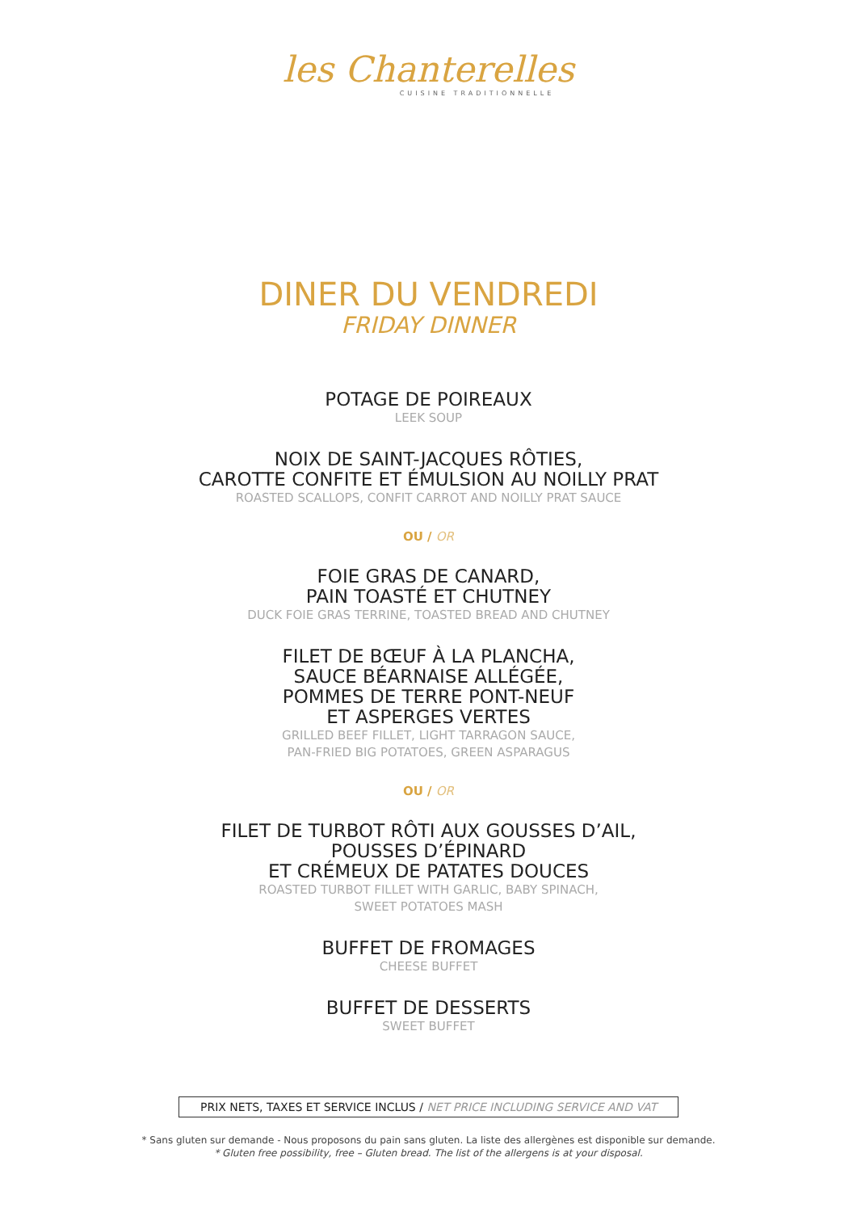les Chanterelles
CUISINE TRADITIONNELLE
DINER DU VENDREDI
FRIDAY DINNER
POTAGE DE POIREAUX
LEEK SOUP
NOIX DE SAINT-JACQUES RÔTIES,
CAROTTE CONFITE ET ÉMULSION AU NOILLY PRAT
ROASTED SCALLOPS, CONFIT CARROT AND NOILLY PRAT SAUCE
OU / OR
FOIE GRAS DE CANARD,
PAIN TOASTÉ ET CHUTNEY
DUCK FOIE GRAS TERRINE, TOASTED BREAD AND CHUTNEY
FILET DE BŒUF À LA PLANCHA,
SAUCE BÉARNAISE ALLÉGÉE,
POMMES DE TERRE PONT-NEUF
ET ASPERGES VERTES
GRILLED BEEF FILLET, LIGHT TARRAGON SAUCE,
PAN-FRIED BIG POTATOES, GREEN ASPARAGUS
OU / OR
FILET DE TURBOT RÔTI AUX GOUSSES D’AIL,
POUSSES D’ÉPINARD
ET CRÉMEUX DE PATATES DOUCES
ROASTED TURBOT FILLET WITH GARLIC, BABY SPINACH,
SWEET POTATOES MASH
BUFFET DE FROMAGES
CHEESE BUFFET
BUFFET DE DESSERTS
SWEET BUFFET
PRIX NETS, TAXES ET SERVICE INCLUS / NET PRICE INCLUDING SERVICE AND VAT
* Sans gluten sur demande - Nous proposons du pain sans gluten. La liste des allergènes est disponible sur demande.
* Gluten free possibility, free – Gluten bread. The list of the allergens is at your disposal.